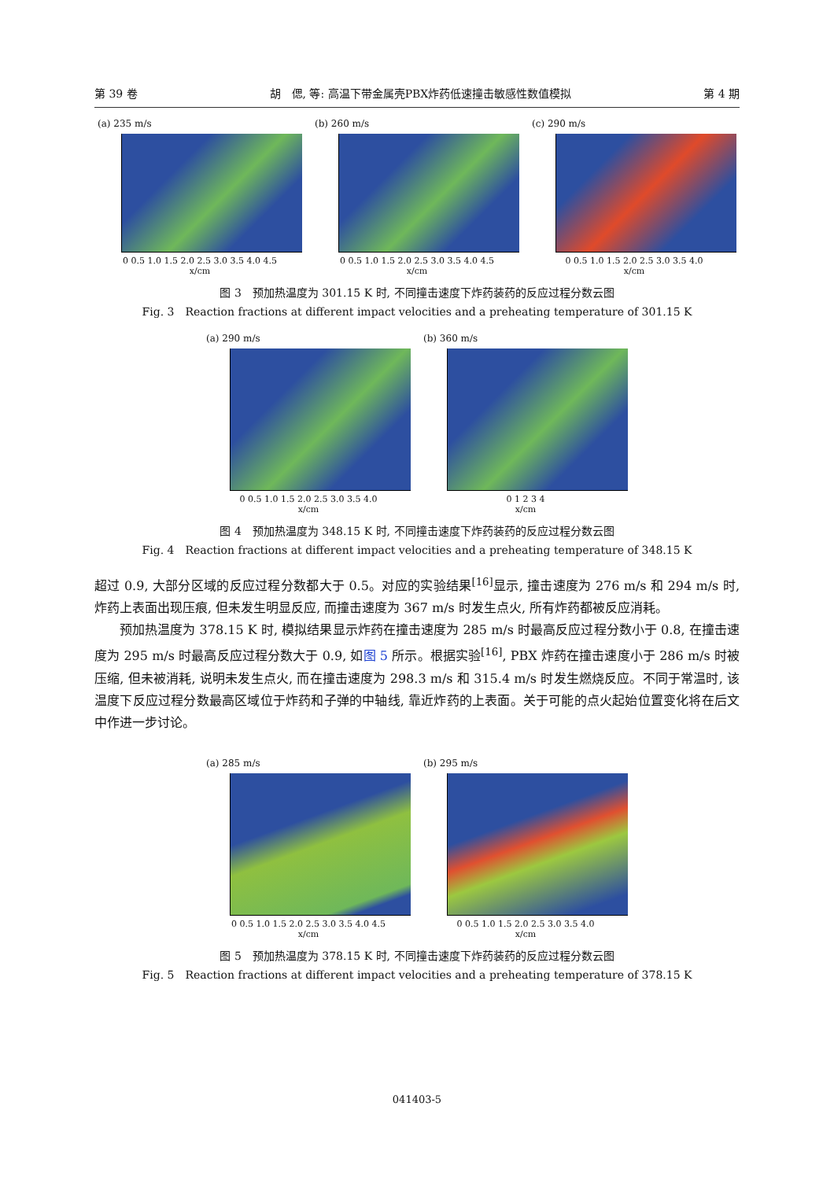第 39 卷 胡　偲, 等: 高温下带金属壳PBX炸药低速撞击敏感性数值模拟 第 4 期
(a) 235 m/s
0 0.5 1.0 1.5 2.0 2.5 3.0 3.5 4.0 4.5
x/cm
(b) 260 m/s
0 0.5 1.0 1.5 2.0 2.5 3.0 3.5 4.0 4.5
x/cm
(c) 290 m/s
0 0.5 1.0 1.5 2.0 2.5 3.0 3.5 4.0
x/cm
图 3　预加热温度为 301.15 K 时, 不同撞击速度下炸药装药的反应过程分数云图
Fig. 3　Reaction fractions at different impact velocities and a preheating temperature of 301.15 K
(a) 290 m/s
0 0.5 1.0 1.5 2.0 2.5 3.0 3.5 4.0
x/cm
(b) 360 m/s
0 1 2 3 4
x/cm
图 4　预加热温度为 348.15 K 时, 不同撞击速度下炸药装药的反应过程分数云图
Fig. 4　Reaction fractions at different impact velocities and a preheating temperature of 348.15 K
超过 0.9, 大部分区域的反应过程分数都大于 0.5。对应的实验结果<sup>[16]</sup>显示, 撞击速度为 276 m/s 和 294 m/s 时, 炸药上表面出现压痕, 但未发生明显反应, 而撞击速度为 367 m/s 时发生点火, 所有炸药都被反应消耗。
预加热温度为 378.15 K 时, 模拟结果显示炸药在撞击速度为 285 m/s 时最高反应过程分数小于 0.8, 在撞击速度为 295 m/s 时最高反应过程分数大于 0.9, 如图 5 所示。根据实验<sup>[16]</sup>, PBX 炸药在撞击速度小于 286 m/s 时被压缩, 但未被消耗, 说明未发生点火, 而在撞击速度为 298.3 m/s 和 315.4 m/s 时发生燃烧反应。不同于常温时, 该温度下反应过程分数最高区域位于炸药和子弹的中轴线, 靠近炸药的上表面。关于可能的点火起始位置变化将在后文中作进一步讨论。
(a) 285 m/s
0 0.5 1.0 1.5 2.0 2.5 3.0 3.5 4.0 4.5
x/cm
(b) 295 m/s
0 0.5 1.0 1.5 2.0 2.5 3.0 3.5 4.0
x/cm
图 5　预加热温度为 378.15 K 时, 不同撞击速度下炸药装药的反应过程分数云图
Fig. 5　Reaction fractions at different impact velocities and a preheating temperature of 378.15 K
041403-5